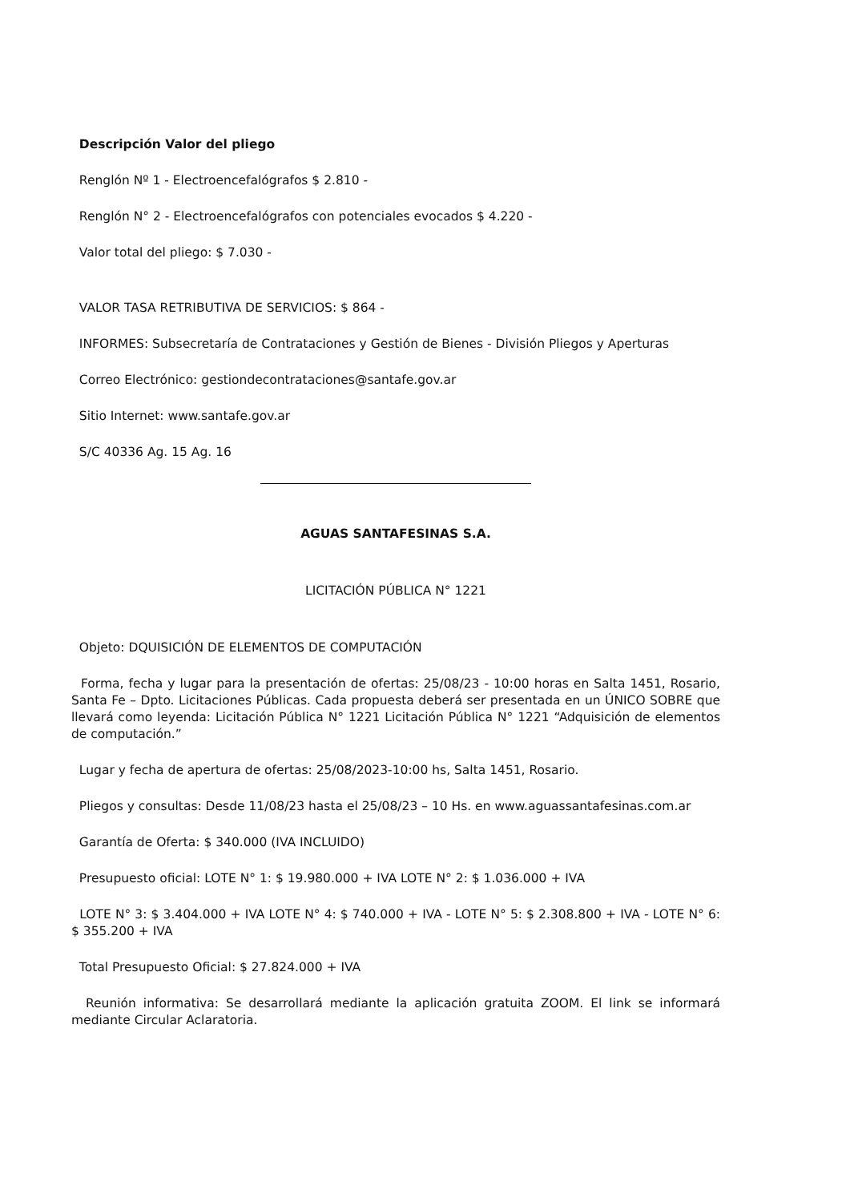Descripción Valor del pliego
Renglón Nº 1 - Electroencefalógrafos $ 2.810 -
Renglón N° 2 - Electroencefalógrafos con potenciales evocados $ 4.220 -
Valor total del pliego: $ 7.030 -
VALOR TASA RETRIBUTIVA DE SERVICIOS: $ 864 -
INFORMES: Subsecretaría de Contrataciones y Gestión de Bienes - División Pliegos y Aperturas
Correo Electrónico: gestiondecontrataciones@santafe.gov.ar
Sitio Internet: www.santafe.gov.ar
S/C 40336 Ag. 15 Ag. 16
AGUAS SANTAFESINAS S.A.
LICITACIÓN PÚBLICA N° 1221
Objeto: DQUISICIÓN DE ELEMENTOS DE COMPUTACIÓN
Forma, fecha y lugar para la presentación de ofertas: 25/08/23 - 10:00 horas en Salta 1451, Rosario, Santa Fe – Dpto. Licitaciones Públicas. Cada propuesta deberá ser presentada en un ÚNICO SOBRE que llevará como leyenda: Licitación Pública N° 1221 Licitación Pública N° 1221 “Adquisición de elementos de computación.”
Lugar y fecha de apertura de ofertas: 25/08/2023-10:00 hs, Salta 1451, Rosario.
Pliegos y consultas: Desde 11/08/23 hasta el 25/08/23 – 10 Hs. en www.aguassantafesinas.com.ar
Garantía de Oferta: $ 340.000 (IVA INCLUIDO)
Presupuesto oficial: LOTE N° 1: $ 19.980.000 + IVA LOTE N° 2: $ 1.036.000 + IVA
LOTE N° 3: $ 3.404.000 + IVA LOTE N° 4: $ 740.000 + IVA - LOTE N° 5: $ 2.308.800 + IVA - LOTE N° 6: $ 355.200 + IVA
Total Presupuesto Oficial: $ 27.824.000 + IVA
Reunión informativa: Se desarrollará mediante la aplicación gratuita ZOOM. El link se informará mediante Circular Aclaratoria.